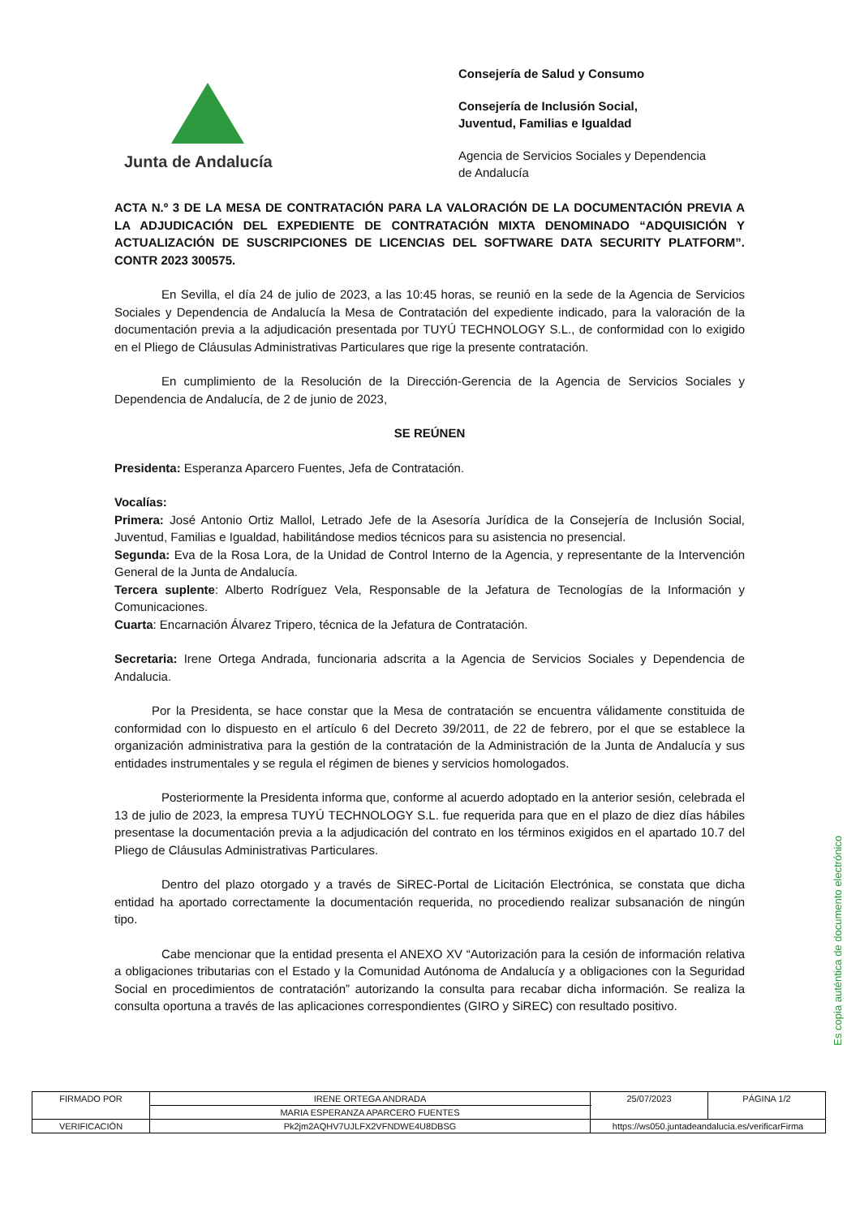Junta de Andalucía
Consejería de Salud y Consumo
Consejería de Inclusión Social,
Juventud, Familias e Igualdad
Agencia de Servicios Sociales y Dependencia
de Andalucía
ACTA N.º 3 DE LA MESA DE CONTRATACIÓN PARA LA VALORACIÓN DE LA DOCUMENTACIÓN PREVIA A LA ADJUDICACIÓN DEL EXPEDIENTE DE CONTRATACIÓN MIXTA DENOMINADO “ADQUISICIÓN Y ACTUALIZACIÓN DE SUSCRIPCIONES DE LICENCIAS DEL SOFTWARE DATA SECURITY PLATFORM”. CONTR 2023 300575.
En Sevilla, el día 24 de julio de 2023, a las 10:45 horas, se reunió en la sede de la Agencia de Servicios Sociales y Dependencia de Andalucía la Mesa de Contratación del expediente indicado, para la valoración de la documentación previa a la adjudicación presentada por TUYÚ TECHNOLOGY S.L., de conformidad con lo exigido en el Pliego de Cláusulas Administrativas Particulares que rige la presente contratación.
En cumplimiento de la Resolución de la Dirección-Gerencia de la Agencia de Servicios Sociales y Dependencia de Andalucía, de 2 de junio de 2023,
SE REÚNEN
Presidenta: Esperanza Aparcero Fuentes, Jefa de Contratación.
Vocalías:
Primera: José Antonio Ortiz Mallol, Letrado Jefe de la Asesoría Jurídica de la Consejería de Inclusión Social, Juventud, Familias e Igualdad, habilitándose medios técnicos para su asistencia no presencial.
Segunda: Eva de la Rosa Lora, de la Unidad de Control Interno de la Agencia, y representante de la Intervención General de la Junta de Andalucía.
Tercera suplente: Alberto Rodríguez Vela, Responsable de la Jefatura de Tecnologías de la Información y Comunicaciones.
Cuarta: Encarnación Álvarez Tripero, técnica de la Jefatura de Contratación.
Secretaria: Irene Ortega Andrada, funcionaria adscrita a la Agencia de Servicios Sociales y Dependencia de Andalucia.
Por la Presidenta, se hace constar que la Mesa de contratación se encuentra válidamente constituida de conformidad con lo dispuesto en el artículo 6 del Decreto 39/2011, de 22 de febrero, por el que se establece la organización administrativa para la gestión de la contratación de la Administración de la Junta de Andalucía y sus entidades instrumentales y se regula el régimen de bienes y servicios homologados.
Posteriormente la Presidenta informa que, conforme al acuerdo adoptado en la anterior sesión, celebrada el 13 de julio de 2023, la empresa TUYÚ TECHNOLOGY S.L. fue requerida para que en el plazo de diez días hábiles presentase la documentación previa a la adjudicación del contrato en los términos exigidos en el apartado 10.7 del Pliego de Cláusulas Administrativas Particulares.
Dentro del plazo otorgado y a través de SiREC-Portal de Licitación Electrónica, se constata que dicha entidad ha aportado correctamente la documentación requerida, no procediendo realizar subsanación de ningún tipo.
Cabe mencionar que la entidad presenta el ANEXO XV “Autorización para la cesión de información relativa a obligaciones tributarias con el Estado y la Comunidad Autónoma de Andalucía y a obligaciones con la Seguridad Social en procedimientos de contratación” autorizando la consulta para recabar dicha información. Se realiza la consulta oportuna a través de las aplicaciones correspondientes (GIRO y SiREC) con resultado positivo.
Es copia auténtica de documento electrónico
| FIRMADO POR | IRENE ORTEGA ANDRADA | | 25/07/2023 | PÁGINA 1/2 |
| | MARIA ESPERANZA APARCERO FUENTES | | | |
| VERIFICACIÓN | Pk2jm2AQHV7UJLFX2VFNDWE4U8DBSG | https://ws050.juntadeandalucia.es/verificarFirma | | |